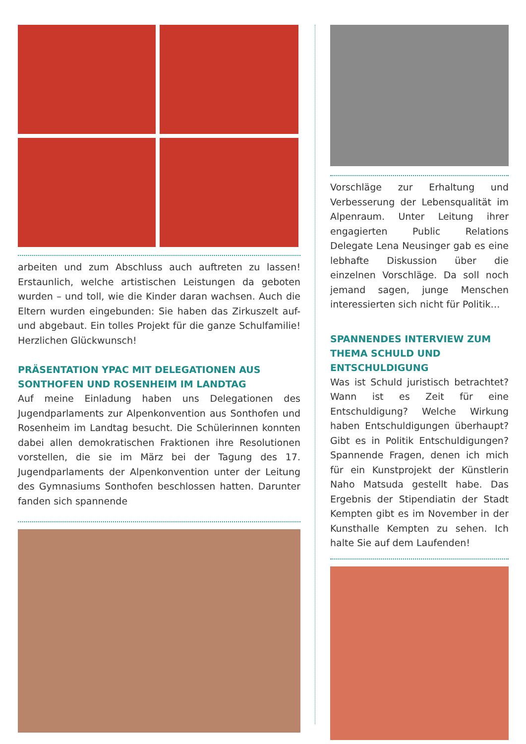arbeiten und zum Abschluss auch auftreten zu lassen! Erstaunlich, welche artistischen Leistungen da geboten wurden – und toll, wie die Kinder daran wachsen. Auch die Eltern wurden eingebunden: Sie haben das Zirkuszelt auf- und abgebaut. Ein tolles Projekt für die ganze Schulfamilie! Herzlichen Glückwunsch!
PRÄSENTATION YPAC MIT DELEGATIONEN AUS SONTHOFEN UND ROSENHEIM IM LANDTAG
Auf meine Einladung haben uns Delegationen des Jugendparlaments zur Alpenkonvention aus Sonthofen und Rosenheim im Landtag besucht. Die Schülerinnen konnten dabei allen demokratischen Fraktionen ihre Resolutionen vorstellen, die sie im März bei der Tagung des 17. Jugendparlaments der Alpenkonvention unter der Leitung des Gymnasiums Sonthofen beschlossen hatten. Darunter fanden sich spannende
Vorschläge zur Erhaltung und Verbesserung der Lebensqualität im Alpenraum. Unter Leitung ihrer engagierten Public Relations Delegate Lena Neusinger gab es eine lebhafte Diskussion über die einzelnen Vorschläge. Da soll noch jemand sagen, junge Menschen interessierten sich nicht für Politik…
SPANNENDES INTERVIEW ZUM THEMA SCHULD UND ENTSCHULDIGUNG
Was ist Schuld juristisch betrachtet? Wann ist es Zeit für eine Entschuldigung? Welche Wirkung haben Entschuldigungen überhaupt? Gibt es in Politik Entschuldigungen? Spannende Fragen, denen ich mich für ein Kunstprojekt der Künstlerin Naho Matsuda gestellt habe. Das Ergebnis der Stipendiatin der Stadt Kempten gibt es im November in der Kunsthalle Kempten zu sehen. Ich halte Sie auf dem Laufenden!